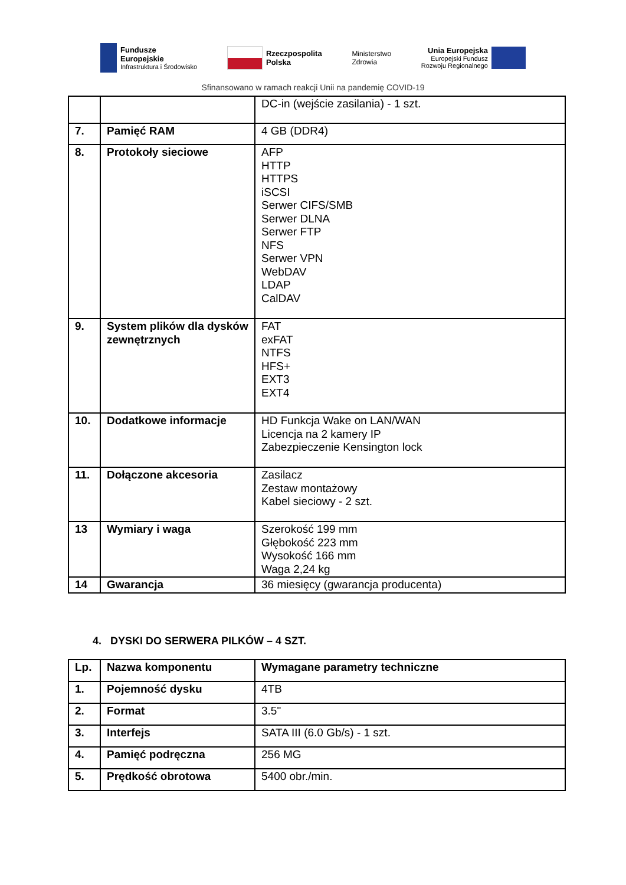Fundusze
Europejskie
Infrastruktura i Środowisko
Rzeczpospolita
Polska
Ministerstwo
Zdrowia
Unia Europejska
Europejski Fundusz
Rozwoju Regionalnego
Sfinansowano w ramach reakcji Unii na pandemię COVID-19
| | | DC-in (wejście zasilania) - 1 szt. |
| 7. | Pamięć RAM | 4 GB (DDR4) |
| 8. | Protokoły sieciowe | AFP HTTP HTTPS iSCSI Serwer CIFS/SMB Serwer DLNA Serwer FTP NFS Serwer VPN WebDAV LDAP CalDAV |
| 9. | System plików dla dysków zewnętrznych | FAT exFAT NTFS HFS+ EXT3 EXT4 |
| 10. | Dodatkowe informacje | HD Funkcja Wake on LAN/WAN Licencja na 2 kamery IP Zabezpieczenie Kensington lock |
| 11. | Dołączone akcesoria | Zasilacz Zestaw montażowy Kabel sieciowy - 2 szt. |
| 13 | Wymiary i waga | Szerokość 199 mm Głębokość 223 mm Wysokość 166 mm Waga 2,24 kg |
| 14 | Gwarancja | 36 miesięcy (gwarancja producenta) |
4. DYSKI DO SERWERA PILKÓW – 4 SZT.
| Lp. | Nazwa komponentu | Wymagane parametry techniczne |
| --- | --- | --- |
| 1. | Pojemność dysku | 4TB |
| 2. | Format | 3.5" |
| 3. | Interfejs | SATA III (6.0 Gb/s) - 1 szt. |
| 4. | Pamięć podręczna | 256 MG |
| 5. | Prędkość obrotowa | 5400 obr./min. |